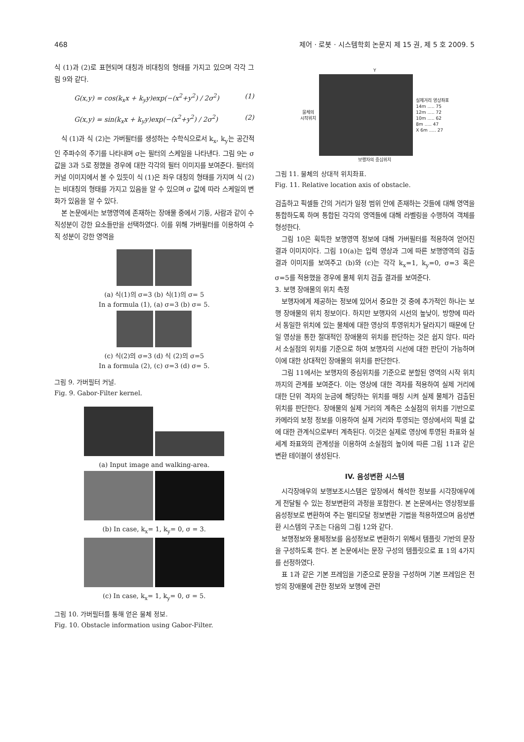468 제어 · 로봇 · 시스템학회 논문지 제 15 권, 제 5 호 2009. 5
식 (1)과 (2)로 표현되며 대칭과 비대칭의 형태를 가지고 있으며 각각 그림 9와 같다.
G(x,y) = cos(k<sub>x</sub>x + k<sub>y</sub>y)exp(−(x<sup>2</sup>+y<sup>2</sup>) / 2σ<sup>2</sup>) (1)
G(x,y) = sin(k<sub>x</sub>x + k<sub>y</sub>y)exp(−(x<sup>2</sup>+y<sup>2</sup>) / 2σ<sup>2</sup>) (2)
식 (1)과 식 (2)는 가버필터를 생성하는 수학식으로서 k<sub>x</sub>, k<sub>y</sub>는 공간적인 주파수의 주기를 나타내며 σ는 필터의 스케일을 나타낸다. 그림 9는 σ값을 3과 5로 정했을 경우에 대한 각각의 필터 이미지를 보여준다. 필터의 커널 이미지에서 볼 수 있듯이 식 (1)은 좌우 대칭의 형태를 가지며 식 (2)는 비대칭의 형태를 가지고 있음을 알 수 있으며 σ 값에 따라 스케일의 변화가 있음을 알 수 있다.
본 논문에서는 보행영역에 존재하는 장애물 중에서 기둥, 사람과 같이 수직성분이 강한 요소들만을 선택하였다. 이를 위해 가버필터를 이용하여 수직 성분이 강한 영역을
(a) 식(1)의 σ=3 (b) 식(1)의 σ= 5
In a formula (1), (a) σ=3 (b) σ= 5.
(c) 식(2)의 σ=3 (d) 식 (2)의 σ=5
In a formula (2), (c) σ=3 (d) σ= 5.
그림 9. 가버필터 커널.
Fig. 9. Gabor-Filter kernel.
(a) Input image and walking-area.
(b) In case, k<sub>x</sub>= 1, k<sub>y</sub>= 0, σ = 3.
(c) In case, k<sub>x</sub>= 1, k<sub>y</sub>= 0, σ = 5.
그림 10. 가버필터를 통해 얻은 물체 정보.
Fig. 10. Obstacle information using Gabor-Filter.
Y
물체의
시작위치
실제거리 영상좌표
14m ..... 75
12m ..... 72
10m ..... 62
8m ..... 47
X 6m ..... 27
보행자의 중심위치
그림 11. 물체의 상대적 위치좌표.
Fig. 11. Relative location axis of obstacle.
검출하고 픽셀들 간의 거리가 일정 범위 안에 존재하는 것들에 대해 영역을 통합하도록 하며 통합된 각각의 영역들에 대해 라벨링을 수행하여 객체를 형성한다.
그림 10은 획득한 보행영역 정보에 대해 가버필터를 적용하여 얻어진 결과 이미지이다. 그림 10(a)는 입력 영상과 그에 따른 보행영역의 검출 결과 이미지를 보여주고 (b)와 (c)는 각각 k<sub>x</sub>=1, k<sub>y</sub>=0, σ=3 혹은 σ=5를 적용했을 경우에 물체 위치 검출 결과를 보여준다.
3. 보행 장애물의 위치 측정
보행자에게 제공하는 정보에 있어서 중요한 것 중에 추가적인 하나는 보행 장애물의 위치 정보이다. 하지만 보행자의 시선의 높낮이, 방향에 따라서 동일한 위치에 있는 물체에 대한 영상의 투영위치가 달라지기 때문에 단일 영상을 통한 절대적인 장애물의 위치를 판단하는 것은 쉽지 않다. 따라서 소실점의 위치를 기준으로 하여 보행자의 시선에 대한 판단이 가능하며 이에 대한 상대적인 장애물의 위치를 판단한다.
그림 11에서는 보행자의 중심위치를 기준으로 분할된 영역의 시작 위치까지의 관계를 보여준다. 이는 영상에 대한 격자를 적용하여 실제 거리에 대한 단위 격자의 눈금에 해당하는 위치를 매칭 시켜 실제 물체가 검출된 위치를 판단한다. 장애물의 실제 거리의 계측은 소실점의 위치를 기반으로 카메라의 보정 정보를 이용하여 실제 거리와 투영되는 영상에서의 픽셀 값에 대한 관계식으로부터 계측된다. 이것은 실제로 영상에 투영된 좌표와 실세계 좌표와의 관계성을 이용하여 소실점의 높이에 따른 그림 11과 같은 변환 테이블이 생성된다.
IV. 음성변환 시스템
시각장애우의 보행보조시스템은 앞장에서 해석한 정보를 시각장애우에게 전달될 수 있는 정보변환의 과정을 포함한다. 본 논문에서는 영상정보를 음성정보로 변환하여 주는 멀티모달 정보변환 기법을 적용하였으며 음성변환 시스템의 구조는 다음의 그림 12와 같다.
보행정보와 물체정보를 음성정보로 변환하기 위해서 템플릿 기반의 문장을 구성하도록 한다. 본 논문에서는 문장 구성의 템플릿으로 표 1의 4가지를 선정하였다.
표 1과 같은 기본 프레임을 기준으로 문장을 구성하며 기본 프레임은 전방의 장애물에 관한 정보와 보행에 관련